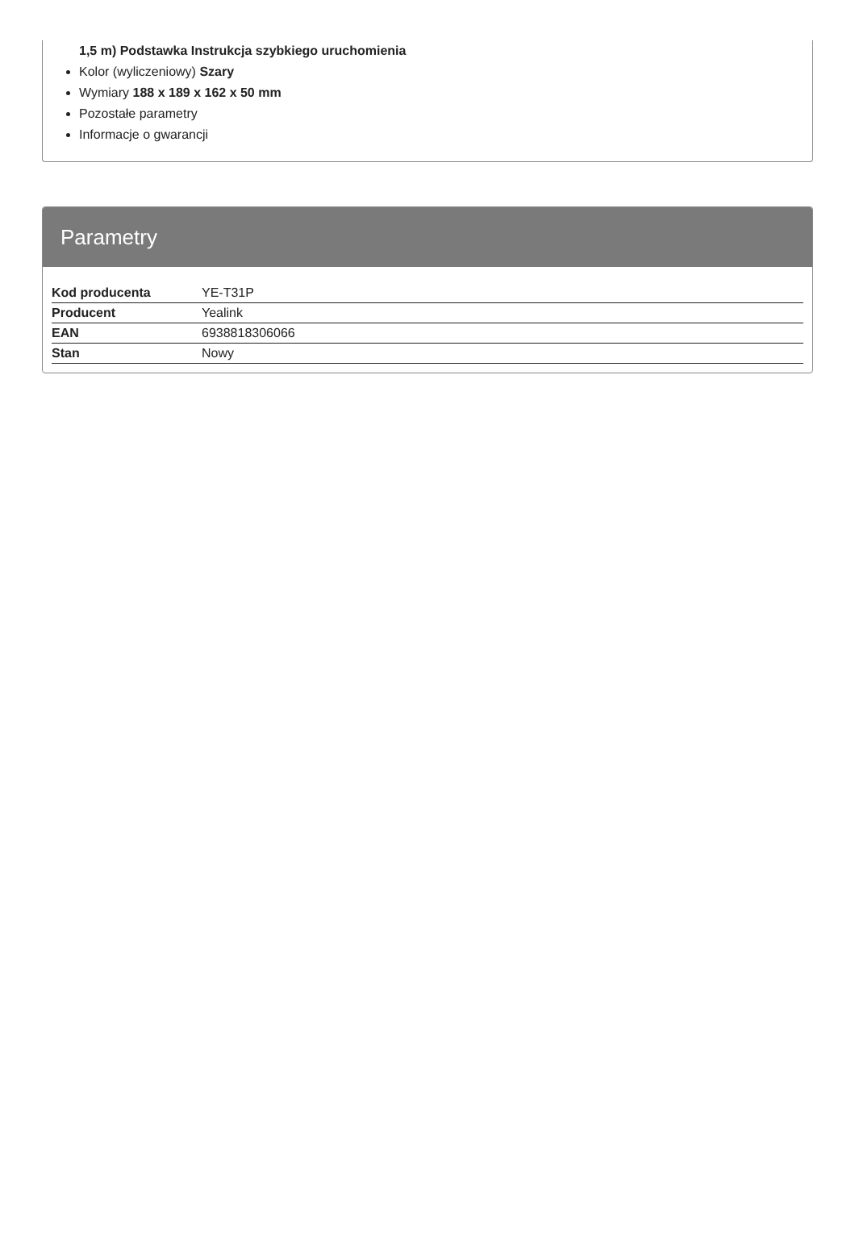1,5 m) Podstawka Instrukcja szybkiego uruchomienia
Kolor (wyliczeniowy) Szary
Wymiary 188 x 189 x 162 x 50 mm
Pozostałe parametry
Informacje o gwarancji
Parametry
| Kod producenta | YE-T31P |
| Producent | Yealink |
| EAN | 6938818306066 |
| Stan | Nowy |